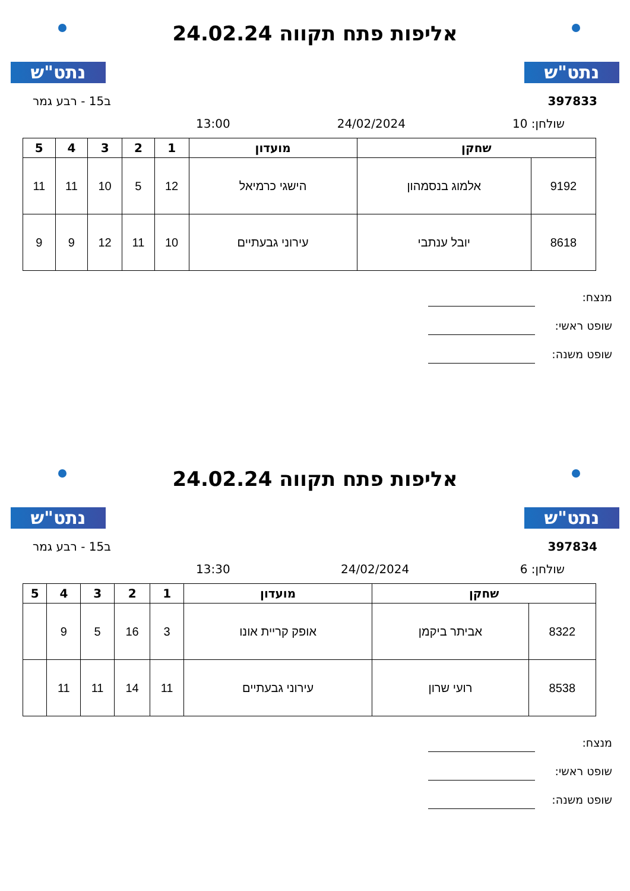נתט"ש
אליפות פתח תקווה 24.02.24
נתט"ש
397833 ב15 - רבע גמר
שולחן: 10 24/02/2024 13:00
| שחקן | | מועדון | 1 | 2 | 3 | 4 | 5 |
| --- | --- | --- | --- | --- | --- | --- | --- |
| 9192 | אלמוג בנסמהון | הישגי כרמיאל | 12 | 5 | 10 | 11 | 11 |
| 8618 | יובל ענתבי | עירוני גבעתיים | 10 | 11 | 12 | 9 | 9 |
מנצח:
שופט ראשי:
שופט משנה:
נתט"ש
אליפות פתח תקווה 24.02.24
נתט"ש
397834 ב15 - רבע גמר
שולחן: 6 24/02/2024 13:30
| שחקן | | מועדון | 1 | 2 | 3 | 4 | 5 |
| --- | --- | --- | --- | --- | --- | --- | --- |
| 8322 | אביתר ביקמן | אופק קריית אונו | 3 | 16 | 5 | 9 | |
| 8538 | רועי שרון | עירוני גבעתיים | 11 | 14 | 11 | 11 | |
מנצח:
שופט ראשי:
שופט משנה: